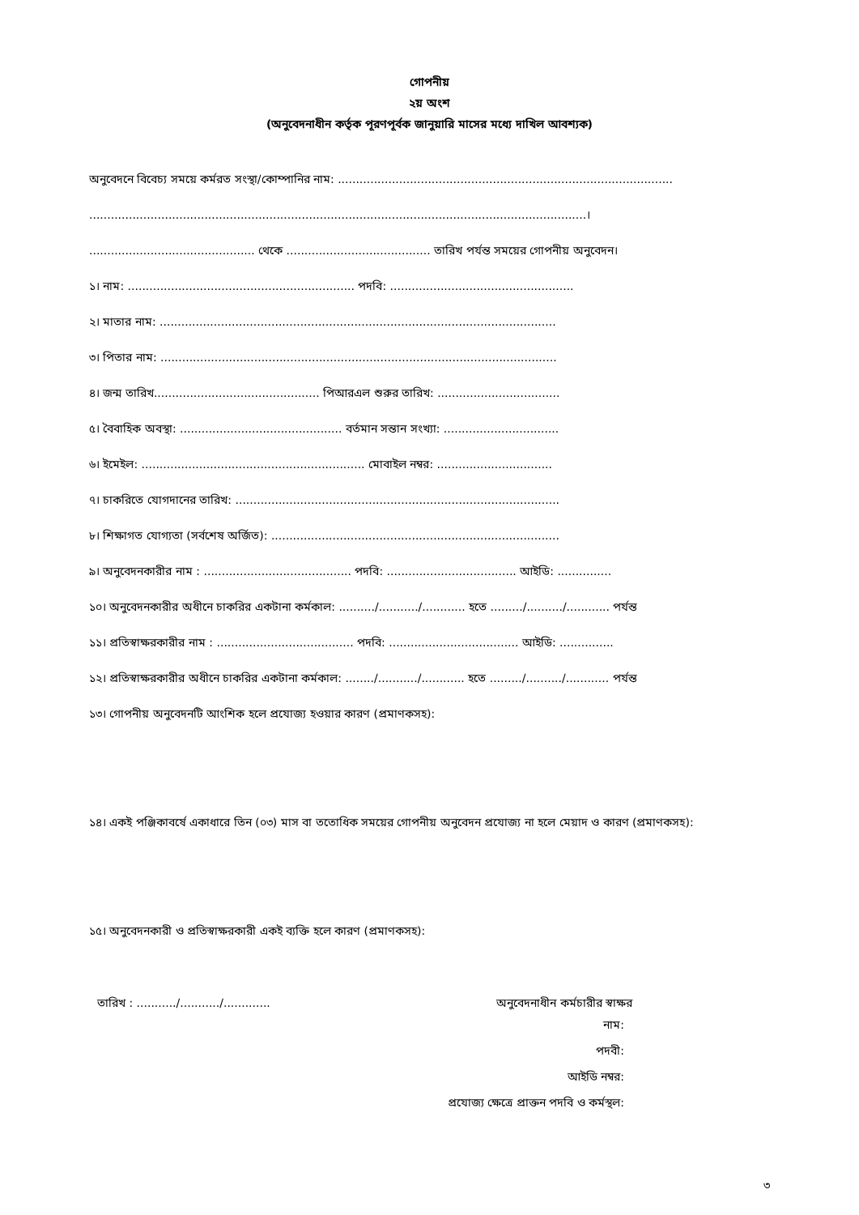গোপনীয়
২য় অংশ
(অনুবেদনাধীন কর্তৃক পূরণপূর্বক জানুয়ারি মাসের মধ্যে দাখিল আবশ্যক)
অনুবেদনে বিবেচ্য সময়ে কর্মরত সংস্থা/কোম্পানির নাম: .............................................................................................
..........................................................................................................................................।
.............................................. থেকে ........................................ তারিখ পর্যন্ত সময়ের গোপনীয় অনুবেদন।
১। নাম: ............................................................... পদবি: ...................................................
২। মাতার নাম: ..............................................................................................................
৩। পিতার নাম: ..............................................................................................................
৪। জন্ম তারিখ.............................................. পিআরএল শুরুর তারিখ: ..................................
৫। বৈবাহিক অবস্থা: ............................................. বর্তমান সন্তান সংখ্যা: ................................
৬। ইমেইল: .............................................................. মোবাইল নম্বর: ................................
৭। চাকরিতে যোগদানের তারিখ: ..........................................................................................
৮। শিক্ষাগত যোগ্যতা (সর্বশেষ অর্জিত): ................................................................................
৯। অনুবেদনকারীর নাম : ......................................... পদবি: .................................... আইডি: ...............
১০। অনুবেদনকারীর অধীনে চাকরির একটানা কর্মকাল: ........../.........../............ হতে ........./........../............ পর্যন্ত
১১। প্রতিস্বাক্ষরকারীর নাম : ...................................... পদবি: .................................... আইডি: ...............
১২। প্রতিস্বাক্ষরকারীর অধীনে চাকরির একটানা কর্মকাল: ......../.........../............ হতে ........./........../............ পর্যন্ত
১৩। গোপনীয় অনুবেদনটি আংশিক হলে প্রযোজ্য হওয়ার কারণ (প্রমাণকসহ):
১৪। একই পঞ্জিকাবর্ষে একাধারে তিন (০৩) মাস বা ততোধিক সময়ের গোপনীয় অনুবেদন প্রযোজ্য না হলে মেয়াদ ও কারণ (প্রমাণকসহ):
১৫। অনুবেদনকারী ও প্রতিস্বাক্ষরকারী একই ব্যক্তি হলে কারণ (প্রমাণকসহ):
তারিখ : .........../.........../............. অনুবেদনাধীন কর্মচারীর স্বাক্ষর
নাম:
পদবী:
আইডি নম্বর:
প্রযোজ্য ক্ষেত্রে প্রাক্তন পদবি ও কর্মস্থল:
৩